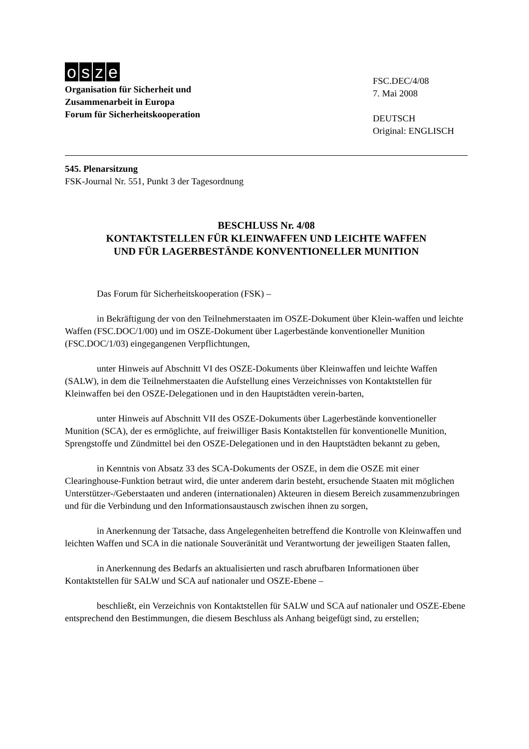osze
Organisation für Sicherheit und
Zusammenarbeit in Europa
Forum für Sicherheitskooperation
FSC.DEC/4/08
7. Mai 2008
DEUTSCH
Original: ENGLISCH
545. Plenarsitzung
FSK-Journal Nr. 551, Punkt 3 der Tagesordnung
BESCHLUSS Nr. 4/08
KONTAKTSTELLEN FÜR KLEINWAFFEN UND LEICHTE WAFFEN
UND FÜR LAGERBESTÄNDE KONVENTIONELLER MUNITION
Das Forum für Sicherheitskooperation (FSK) –
in Bekräftigung der von den Teilnehmerstaaten im OSZE-Dokument über Klein-waffen und leichte Waffen (FSC.DOC/1/00) und im OSZE-Dokument über Lagerbestände konventioneller Munition (FSC.DOC/1/03) eingegangenen Verpflichtungen,
unter Hinweis auf Abschnitt VI des OSZE-Dokuments über Kleinwaffen und leichte Waffen (SALW), in dem die Teilnehmerstaaten die Aufstellung eines Verzeichnisses von Kontaktstellen für Kleinwaffen bei den OSZE-Delegationen und in den Hauptstädten verein-barten,
unter Hinweis auf Abschnitt VII des OSZE-Dokuments über Lagerbestände konventioneller Munition (SCA), der es ermöglichte, auf freiwilliger Basis Kontaktstellen für konventionelle Munition, Sprengstoffe und Zündmittel bei den OSZE-Delegationen und in den Hauptstädten bekannt zu geben,
in Kenntnis von Absatz 33 des SCA-Dokuments der OSZE, in dem die OSZE mit einer Clearinghouse-Funktion betraut wird, die unter anderem darin besteht, ersuchende Staaten mit möglichen Unterstützer-/Geberstaaten und anderen (internationalen) Akteuren in diesem Bereich zusammenzubringen und für die Verbindung und den Informationsaustausch zwischen ihnen zu sorgen,
in Anerkennung der Tatsache, dass Angelegenheiten betreffend die Kontrolle von Kleinwaffen und leichten Waffen und SCA in die nationale Souveränität und Verantwortung der jeweiligen Staaten fallen,
in Anerkennung des Bedarfs an aktualisierten und rasch abrufbaren Informationen über Kontaktstellen für SALW und SCA auf nationaler und OSZE-Ebene –
beschließt, ein Verzeichnis von Kontaktstellen für SALW und SCA auf nationaler und OSZE-Ebene entsprechend den Bestimmungen, die diesem Beschluss als Anhang beigefügt sind, zu erstellen;